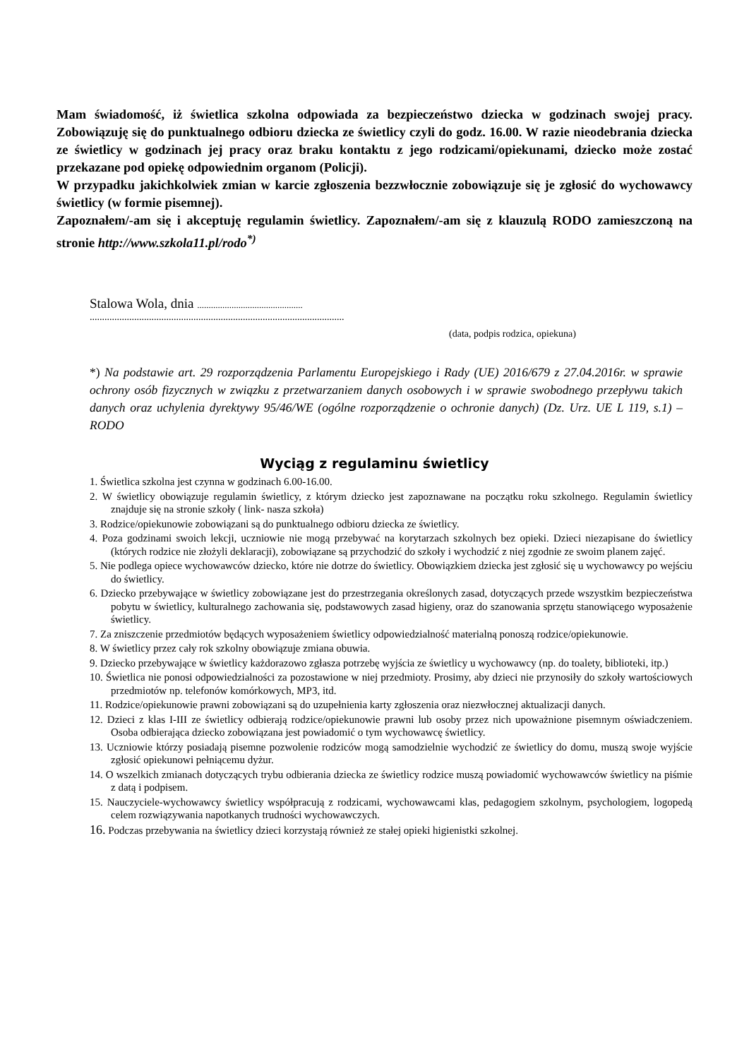Mam świadomość, iż świetlica szkolna odpowiada za bezpieczeństwo dziecka w godzinach swojej pracy. Zobowiązuję się do punktualnego odbioru dziecka ze świetlicy czyli do godz. 16.00. W razie nieodebrania dziecka ze świetlicy w godzinach jej pracy oraz braku kontaktu z jego rodzicami/opiekunami, dziecko może zostać przekazane pod opiekę odpowiednim organom (Policji).
W przypadku jakichkolwiek zmian w karcie zgłoszenia bezzwłocznie zobowiązuje się je zgłosić do wychowawcy świetlicy (w formie pisemnej).
Zapoznałem/-am się i akceptuję regulamin świetlicy. Zapoznałem/-am się z klauzulą RODO zamieszczoną na stronie http://www.szkola11.pl/rodo<sup>*)</sup>
Stalowa Wola, dnia ..............................................
.......................................................................................................
(data, podpis rodzica, opiekuna)
*) Na podstawie art. 29 rozporządzenia Parlamentu Europejskiego i Rady (UE) 2016/679 z 27.04.2016r. w sprawie ochrony osób fizycznych w związku z przetwarzaniem danych osobowych i w sprawie swobodnego przepływu takich danych oraz uchylenia dyrektywy 95/46/WE (ogólne rozporządzenie o ochronie danych) (Dz. Urz. UE L 119, s.1) – RODO
Wyciąg z regulaminu świetlicy
1. Świetlica szkolna jest czynna w godzinach 6.00-16.00.
2. W świetlicy obowiązuje regulamin świetlicy, z którym dziecko jest zapoznawane na początku roku szkolnego. Regulamin świetlicy znajduje się na stronie szkoły ( link- nasza szkoła)
3. Rodzice/opiekunowie zobowiązani są do punktualnego odbioru dziecka ze świetlicy.
4. Poza godzinami swoich lekcji, uczniowie nie mogą przebywać na korytarzach szkolnych bez opieki. Dzieci niezapisane do świetlicy (których rodzice nie złożyli deklaracji), zobowiązane są przychodzić do szkoły i wychodzić z niej zgodnie ze swoim planem zajęć.
5. Nie podlega opiece wychowawców dziecko, które nie dotrze do świetlicy. Obowiązkiem dziecka jest zgłosić się u wychowawcy po wejściu do świetlicy.
6. Dziecko przebywające w świetlicy zobowiązane jest do przestrzegania określonych zasad, dotyczących przede wszystkim bezpieczeństwa pobytu w świetlicy, kulturalnego zachowania się, podstawowych zasad higieny, oraz do szanowania sprzętu stanowiącego wyposażenie świetlicy.
7. Za zniszczenie przedmiotów będących wyposażeniem świetlicy odpowiedzialność materialną ponoszą rodzice/opiekunowie.
8. W świetlicy przez cały rok szkolny obowiązuje zmiana obuwia.
9. Dziecko przebywające w świetlicy każdorazowo zgłasza potrzebę wyjścia ze świetlicy u wychowawcy (np. do toalety, biblioteki, itp.)
10. Świetlica nie ponosi odpowiedzialności za pozostawione w niej przedmioty. Prosimy, aby dzieci nie przynosiły do szkoły wartościowych przedmiotów np. telefonów komórkowych, MP3, itd.
11. Rodzice/opiekunowie prawni zobowiązani są do uzupełnienia karty zgłoszenia oraz niezwłocznej aktualizacji danych.
12. Dzieci z klas I-III ze świetlicy odbierają rodzice/opiekunowie prawni lub osoby przez nich upoważnione pisemnym oświadczeniem. Osoba odbierająca dziecko zobowiązana jest powiadomić o tym wychowawcę świetlicy.
13. Uczniowie którzy posiadają pisemne pozwolenie rodziców mogą samodzielnie wychodzić ze świetlicy do domu, muszą swoje wyjście zgłosić opiekunowi pełniącemu dyżur.
14. O wszelkich zmianach dotyczących trybu odbierania dziecka ze świetlicy rodzice muszą powiadomić wychowawców świetlicy na piśmie z datą i podpisem.
15. Nauczyciele-wychowawcy świetlicy współpracują z rodzicami, wychowawcami klas, pedagogiem szkolnym, psychologiem, logopedą celem rozwiązywania napotkanych trudności wychowawczych.
16. Podczas przebywania na świetlicy dzieci korzystają również ze stałej opieki higienistki szkolnej.